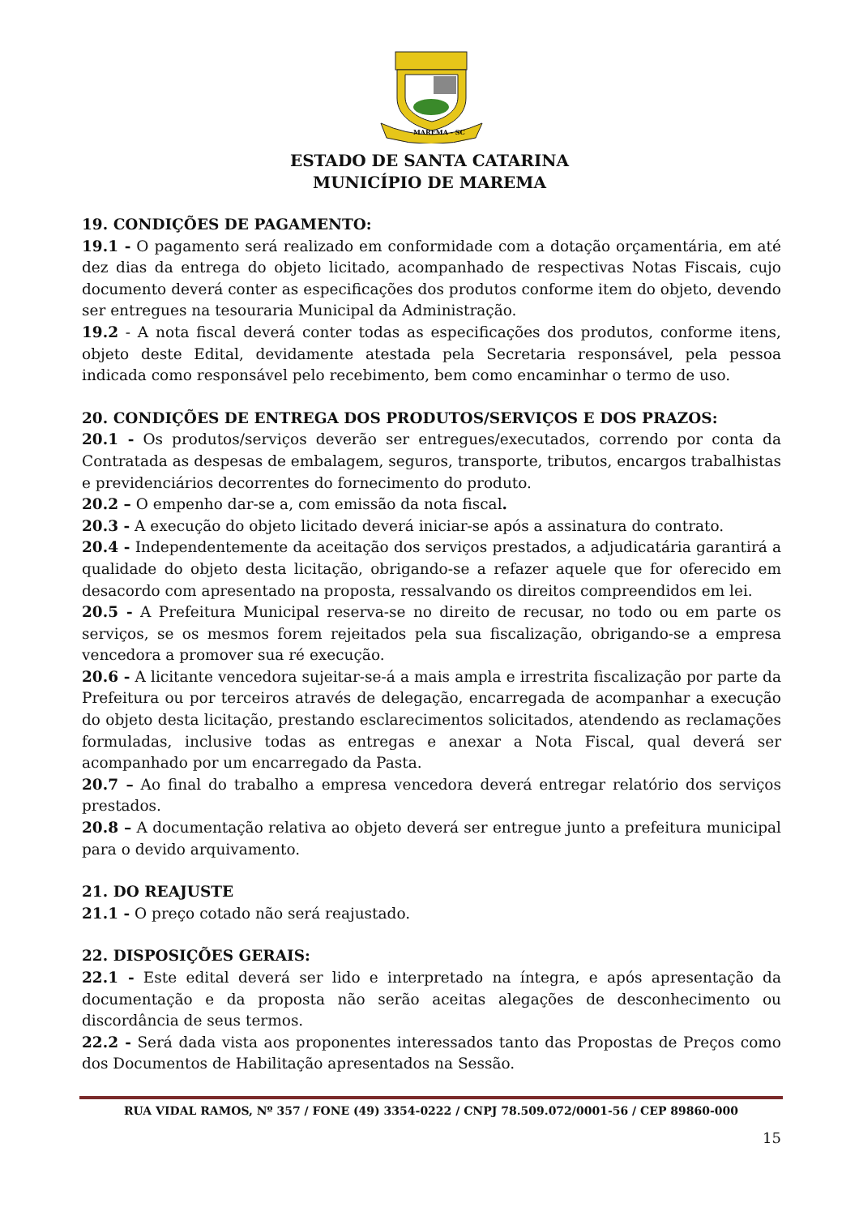MAREMA - SC
ESTADO DE SANTA CATARINA
MUNICÍPIO DE MAREMA
19. CONDIÇÕES DE PAGAMENTO:
19.1 - O pagamento será realizado em conformidade com a dotação orçamentária, em até dez dias da entrega do objeto licitado, acompanhado de respectivas Notas Fiscais, cujo documento deverá conter as especificações dos produtos conforme item do objeto, devendo ser entregues na tesouraria Municipal da Administração.
19.2 - A nota fiscal deverá conter todas as especificações dos produtos, conforme itens, objeto deste Edital, devidamente atestada pela Secretaria responsável, pela pessoa indicada como responsável pelo recebimento, bem como encaminhar o termo de uso.
20. CONDIÇÕES DE ENTREGA DOS PRODUTOS/SERVIÇOS E DOS PRAZOS:
20.1 - Os produtos/serviços deverão ser entregues/executados, correndo por conta da Contratada as despesas de embalagem, seguros, transporte, tributos, encargos trabalhistas e previdenciários decorrentes do fornecimento do produto.
20.2 – O empenho dar-se a, com emissão da nota fiscal.
20.3 - A execução do objeto licitado deverá iniciar-se após a assinatura do contrato.
20.4 - Independentemente da aceitação dos serviços prestados, a adjudicatária garantirá a qualidade do objeto desta licitação, obrigando-se a refazer aquele que for oferecido em desacordo com apresentado na proposta, ressalvando os direitos compreendidos em lei.
20.5 - A Prefeitura Municipal reserva-se no direito de recusar, no todo ou em parte os serviços, se os mesmos forem rejeitados pela sua fiscalização, obrigando-se a empresa vencedora a promover sua ré execução.
20.6 - A licitante vencedora sujeitar-se-á a mais ampla e irrestrita fiscalização por parte da Prefeitura ou por terceiros através de delegação, encarregada de acompanhar a execução do objeto desta licitação, prestando esclarecimentos solicitados, atendendo as reclamações formuladas, inclusive todas as entregas e anexar a Nota Fiscal, qual deverá ser acompanhado por um encarregado da Pasta.
20.7 – Ao final do trabalho a empresa vencedora deverá entregar relatório dos serviços prestados.
20.8 – A documentação relativa ao objeto deverá ser entregue junto a prefeitura municipal para o devido arquivamento.
21. DO REAJUSTE
21.1 - O preço cotado não será reajustado.
22. DISPOSIÇÕES GERAIS:
22.1 - Este edital deverá ser lido e interpretado na íntegra, e após apresentação da documentação e da proposta não serão aceitas alegações de desconhecimento ou discordância de seus termos.
22.2 - Será dada vista aos proponentes interessados tanto das Propostas de Preços como dos Documentos de Habilitação apresentados na Sessão.
RUA VIDAL RAMOS, Nº 357 / FONE (49) 3354-0222 / CNPJ 78.509.072/0001-56 / CEP 89860-000
15